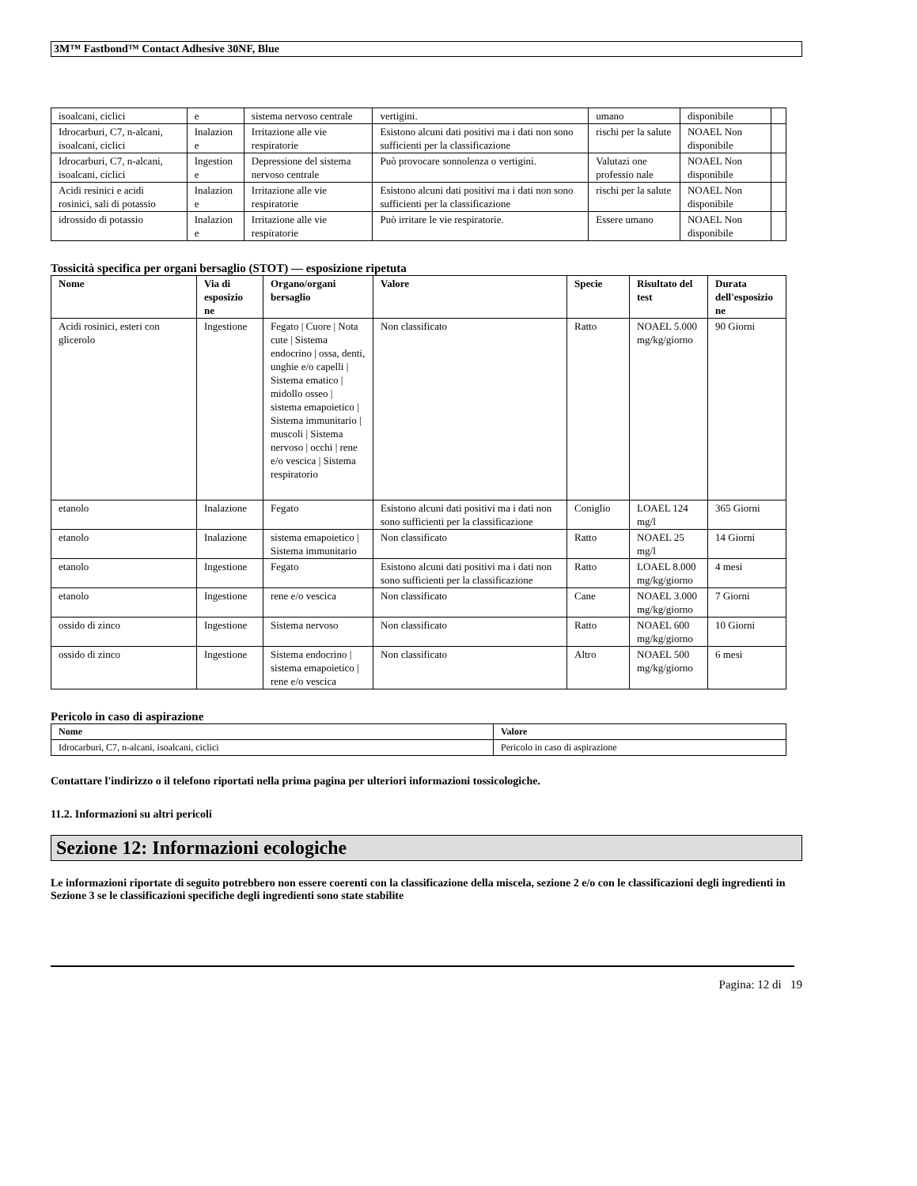3M™ Fastbond™ Contact Adhesive 30NF, Blue
| isoalcani, ciclici | e | sistema nervoso centrale | vertigini. | umano | disponibile | |
| Idrocarburi, C7, n-alcani, isoalcani, ciclici | Inalazion e | Irritazione alle vie respiratorie | Esistono alcuni dati positivi ma i dati non sono sufficienti per la classificazione | rischi per la salute | NOAEL Non disponibile | |
| Idrocarburi, C7, n-alcani, isoalcani, ciclici | Ingestion e | Depressione del sistema nervoso centrale | Può provocare sonnolenza o vertigini. | Valutazi one professio nale | NOAEL Non disponibile | |
| Acidi resinici e acidi rosinici, sali di potassio | Inalazion e | Irritazione alle vie respiratorie | Esistono alcuni dati positivi ma i dati non sono sufficienti per la classificazione | rischi per la salute | NOAEL Non disponibile | |
| idrossido di potassio | Inalazion e | Irritazione alle vie respiratorie | Può irritare le vie respiratorie. | Essere umano | NOAEL Non disponibile | |
Tossicità specifica per organi bersaglio (STOT) — esposizione ripetuta
| Nome | Via di esposizio ne | Organo/organi bersaglio | Valore | Specie | Risultato del test | Durata dell'esposizio ne |
| --- | --- | --- | --- | --- | --- | --- |
| Acidi rosinici, esteri con glicerolo | Ingestione | Fegato / Cuore / Nota cute / Sistema endocrino / ossa, denti, unghie e/o capelli / Sistema ematico / midollo osseo / sistema emapoietico / Sistema immunitario / muscoli / Sistema nervoso / occhi / rene e/o vescica / Sistema respiratorio | Non classificato | Ratto | NOAEL 5.000 mg/kg/giorno | 90 Giorni |
| etanolo | Inalazione | Fegato | Esistono alcuni dati positivi ma i dati non sono sufficienti per la classificazione | Coniglio | LOAEL 124 mg/l | 365 Giorni |
| etanolo | Inalazione | sistema emapoietico / Sistema immunitario | Non classificato | Ratto | NOAEL 25 mg/l | 14 Giorni |
| etanolo | Ingestione | Fegato | Esistono alcuni dati positivi ma i dati non sono sufficienti per la classificazione | Ratto | LOAEL 8.000 mg/kg/giorno | 4 mesi |
| etanolo | Ingestione | rene e/o vescica | Non classificato | Cane | NOAEL 3.000 mg/kg/giorno | 7 Giorni |
| ossido di zinco | Ingestione | Sistema nervoso | Non classificato | Ratto | NOAEL 600 mg/kg/giorno | 10 Giorni |
| ossido di zinco | Ingestione | Sistema endocrino / sistema emapoietico / rene e/o vescica | Non classificato | Altro | NOAEL 500 mg/kg/giorno | 6 mesi |
Pericolo in caso di aspirazione
| Nome | Valore |
| --- | --- |
| Idrocarburi, C7, n-alcani, isoalcani, ciclici | Pericolo in caso di aspirazione |
Contattare l'indirizzo o il telefono riportati nella prima pagina per ulteriori informazioni tossicologiche.
11.2. Informazioni su altri pericoli
Sezione 12: Informazioni ecologiche
Le informazioni riportate di seguito potrebbero non essere coerenti con la classificazione della miscela, sezione 2 e/o con le classificazioni degli ingredienti in Sezione 3 se le classificazioni specifiche degli ingredienti sono state stabilite
Pagina: 12 di 19